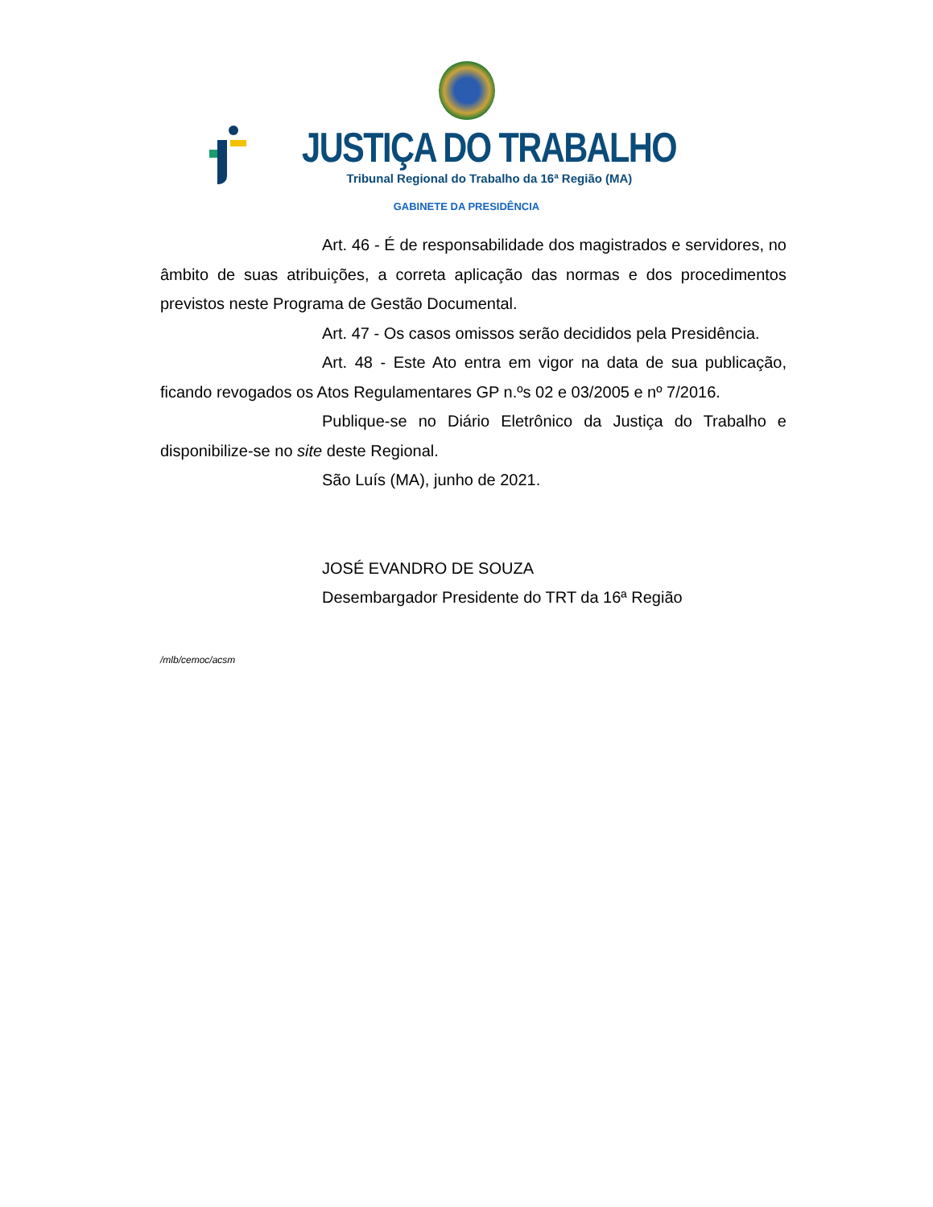JUSTIÇA DO TRABALHO
Tribunal Regional do Trabalho da 16ª Região (MA)
GABINETE DA PRESIDÊNCIA
Art. 46 - É de responsabilidade dos magistrados e servidores, no âmbito de suas atribuições, a correta aplicação das normas e dos procedimentos previstos neste Programa de Gestão Documental.
Art. 47 - Os casos omissos serão decididos pela Presidência.
Art. 48 - Este Ato entra em vigor na data de sua publicação, ficando revogados os Atos Regulamentares GP n.ºs 02 e 03/2005 e nº 7/2016.
Publique-se no Diário Eletrônico da Justiça do Trabalho e disponibilize-se no site deste Regional.
São Luís (MA), junho de 2021.
JOSÉ EVANDRO DE SOUZA
Desembargador Presidente do TRT da 16ª Região
/mlb/cemoc/acsm